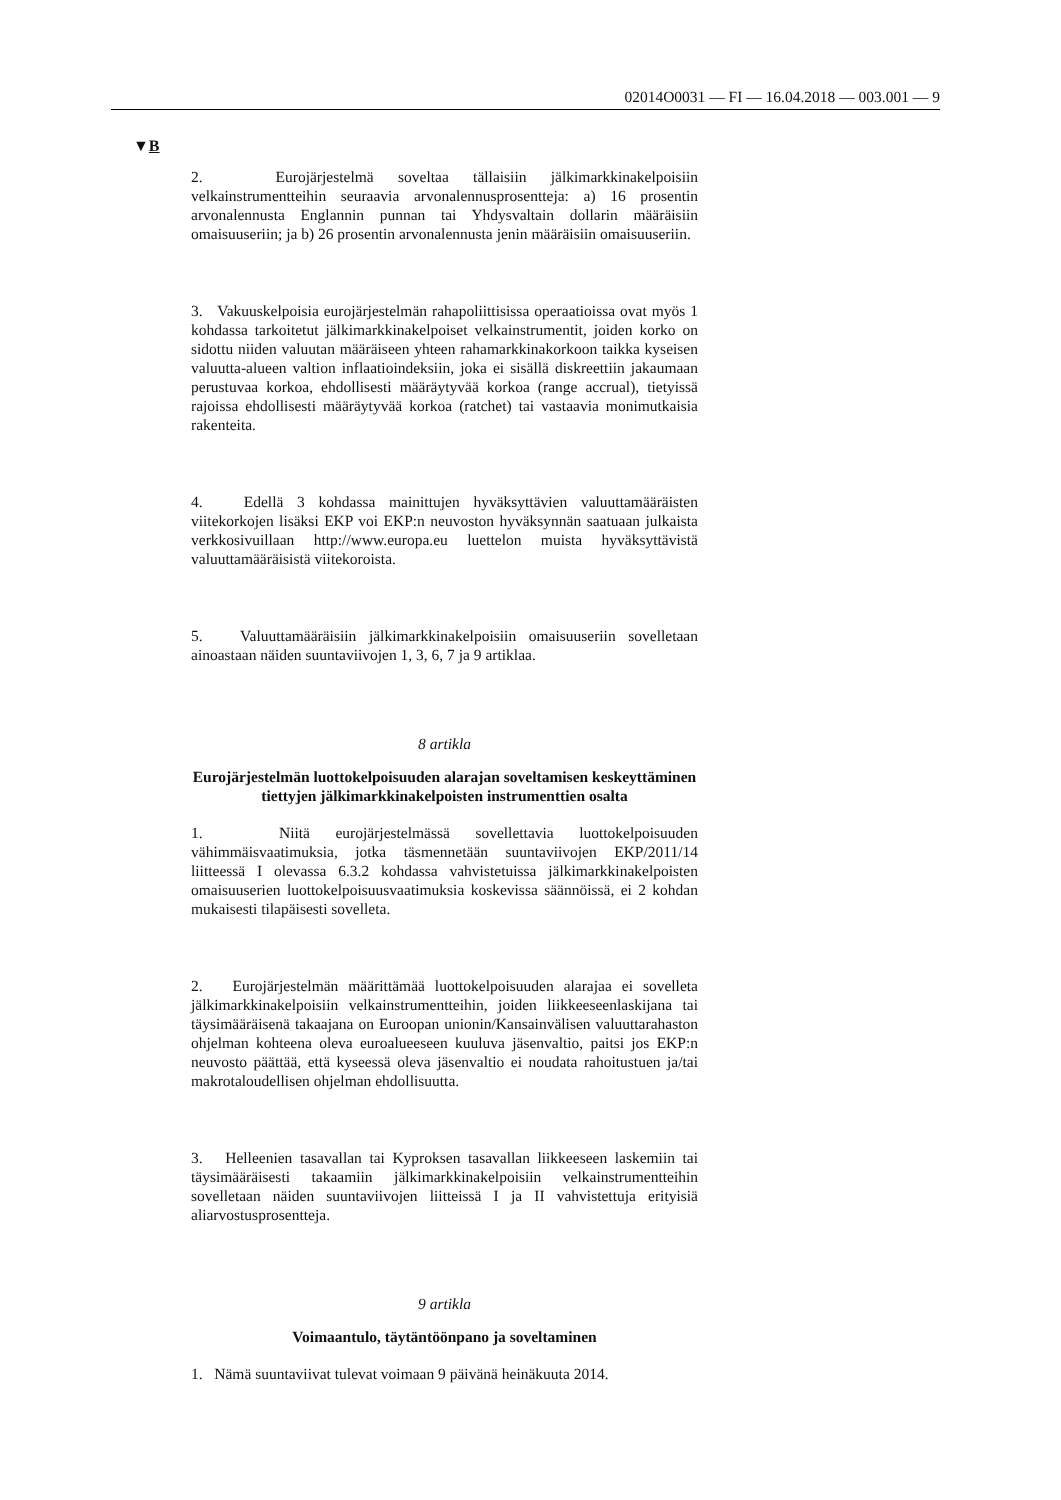02014O0031 — FI — 16.04.2018 — 003.001 — 9
▼B
2. Eurojärjestelmä soveltaa tällaisiin jälkimarkkinakelpoisiin velkainstrumentteihin seuraavia arvonalennusprosentteja: a) 16 prosentin arvonalennusta Englannin punnan tai Yhdysvaltain dollarin määräisiin omaisuuseriin; ja b) 26 prosentin arvonalennusta jenin määräisiin omaisuuseriin.
3. Vakuuskelpoisia eurojärjestelmän rahapoliittisissa operaatioissa ovat myös 1 kohdassa tarkoitetut jälkimarkkinakelpoiset velkainstrumentit, joiden korko on sidottu niiden valuutan määräiseen yhteen rahamarkkinakorkoon taikka kyseisen valuutta-alueen valtion inflaatioindeksiin, joka ei sisällä diskreettiin jakaumaan perustuvaa korkoa, ehdollisesti määräytyvää korkoa (range accrual), tietyissä rajoissa ehdollisesti määräytyvää korkoa (ratchet) tai vastaavia monimutkaisia rakenteita.
4. Edellä 3 kohdassa mainittujen hyväksyttävien valuuttamääräisten viitekorkojen lisäksi EKP voi EKP:n neuvoston hyväksynnän saatuaan julkaista verkkosivuillaan http://www.europa.eu luettelon muista hyväksyttävistä valuuttamääräisistä viitekoroista.
5. Valuuttamääräisiin jälkimarkkinakelpoisiin omaisuuseriin sovelletaan ainoastaan näiden suuntaviivojen 1, 3, 6, 7 ja 9 artiklaa.
8 artikla
Eurojärjestelmän luottokelpoisuuden alarajan soveltamisen keskeyttäminen tiettyjen jälkimarkkinakelpoisten instrumenttien osalta
1. Niitä eurojärjestelmässä sovellettavia luottokelpoisuuden vähimmäisvaatimuksia, jotka täsmennetään suuntaviivojen EKP/2011/14 liitteessä I olevassa 6.3.2 kohdassa vahvistetuissa jälkimarkkinakelpoisten omaisuuserien luottokelpoisuusvaatimuksia koskevissa säännöissä, ei 2 kohdan mukaisesti tilapäisesti sovelleta.
2. Eurojärjestelmän määrittämää luottokelpoisuuden alarajaa ei sovelleta jälkimarkkinakelpoisiin velkainstrumentteihin, joiden liikkeeseenlaskijana tai täysimääräisenä takaajana on Euroopan unionin/Kansainvälisen valuuttarahaston ohjelman kohteena oleva euroalueeseen kuuluva jäsenvaltio, paitsi jos EKP:n neuvosto päättää, että kyseessä oleva jäsenvaltio ei noudata rahoitustuen ja/tai makrotaloudellisen ohjelman ehdollisuutta.
3. Helleenien tasavallan tai Kyproksen tasavallan liikkeeseen laskemiin tai täysimääräisesti takaamiin jälkimarkkinakelpoisiin velkainstrumentteihin sovelletaan näiden suuntaviivojen liitteissä I ja II vahvistettuja erityisiä aliarvostusprosentteja.
9 artikla
Voimaantulo, täytäntöönpano ja soveltaminen
1. Nämä suuntaviivat tulevat voimaan 9 päivänä heinäkuuta 2014.